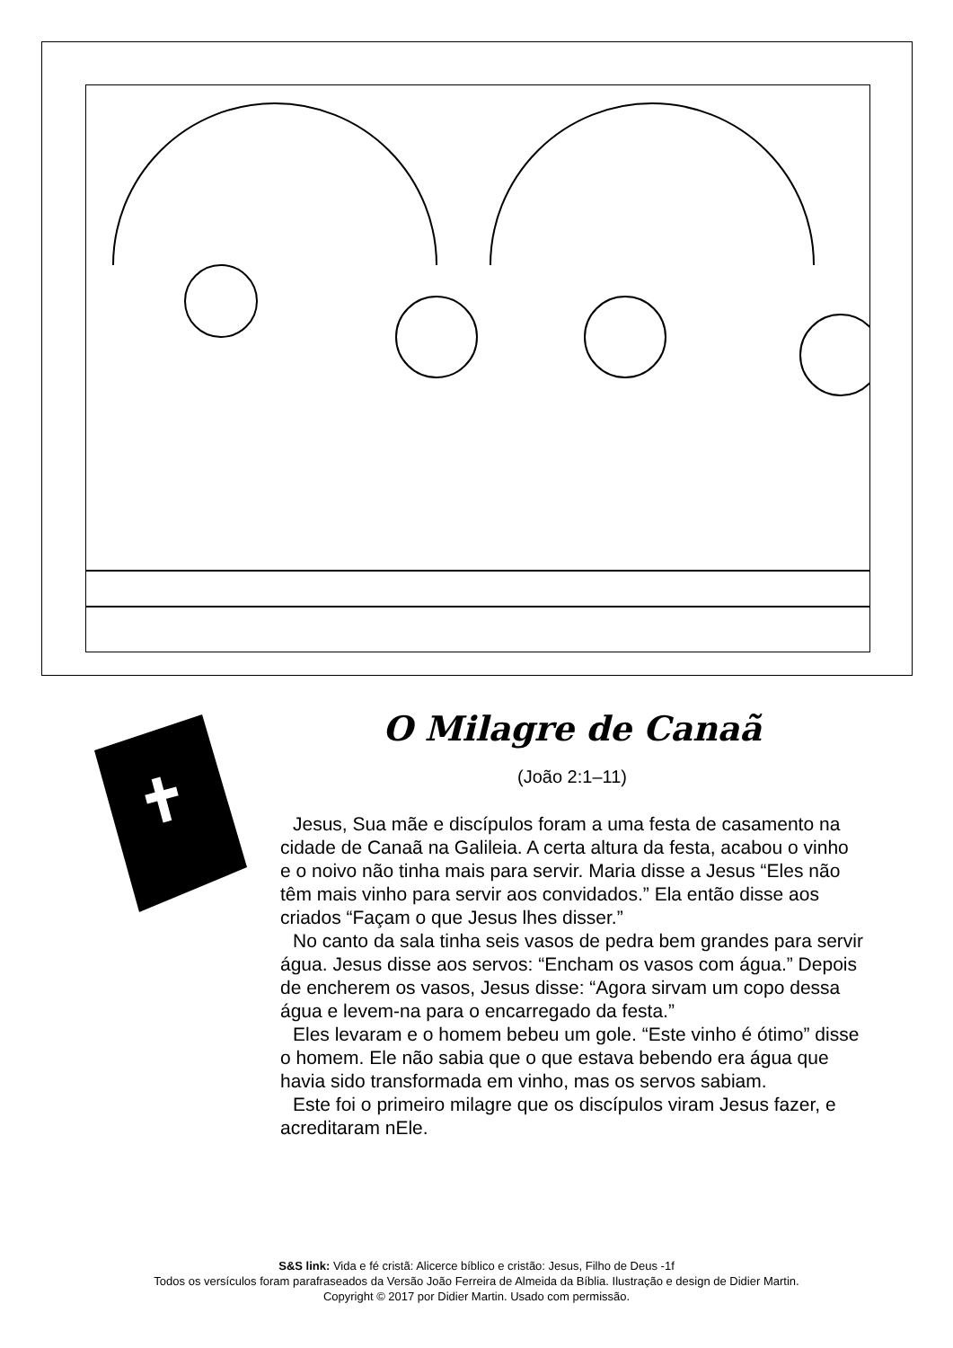O Milagre de Canaã
(João 2:1–11)
Jesus, Sua mãe e discípulos foram a uma festa de casamento na cidade de Canaã na Galileia. A certa altura da festa, acabou o vinho e o noivo não tinha mais para servir. Maria disse a Jesus “Eles não têm mais vinho para servir aos convidados.” Ela então disse aos criados “Façam o que Jesus lhes disser.”
No canto da sala tinha seis vasos de pedra bem grandes para servir água. Jesus disse aos servos: “Encham os vasos com água.” Depois de encherem os vasos, Jesus disse: “Agora sirvam um copo dessa água e levem-na para o encarregado da festa.”
Eles levaram e o homem bebeu um gole. “Este vinho é ótimo” disse o homem. Ele não sabia que o que estava bebendo era água que havia sido transformada em vinho, mas os servos sabiam.
Este foi o primeiro milagre que os discípulos viram Jesus fazer, e acreditaram nEle.
S&S link: Vida e fé cristã: Alicerce bíblico e cristão: Jesus, Filho de Deus -1f
Todos os versículos foram parafraseados da Versão João Ferreira de Almeida da Bíblia. Ilustração e design de Didier Martin.
Copyright © 2017 por Didier Martin. Usado com permissão.